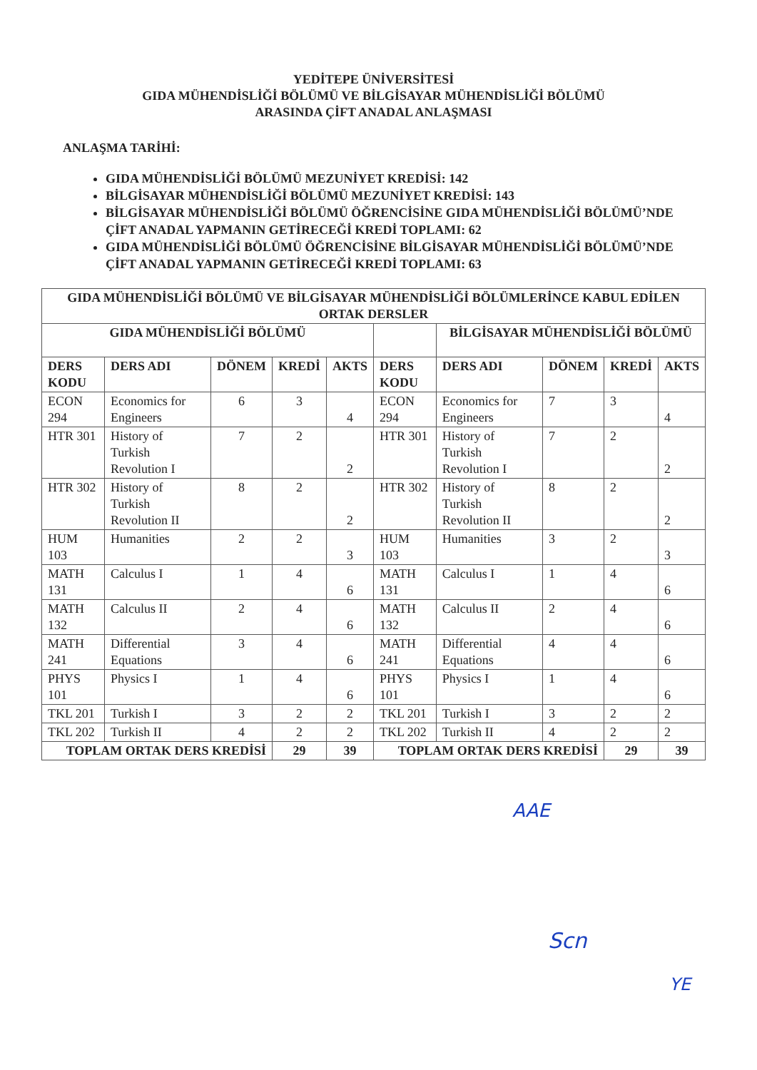YEDİTEPE ÜNİVERSİTESİ
GIDA MÜHENDİSLİĞİ BÖLÜMÜ VE BİLGİSAYAR MÜHENDİSLİĞİ BÖLÜMÜ
ARASINDA ÇİFT ANADAL ANLAŞMASI
ANLAŞMA TARİHİ:
GIDA MÜHENDİSLİĞİ BÖLÜMÜ MEZUNİYET KREDİSİ: 142
BİLGİSAYAR MÜHENDİSLİĞİ BÖLÜMÜ MEZUNİYET KREDİSİ: 143
BİLGİSAYAR MÜHENDİSLİĞİ BÖLÜMÜ ÖĞRENCİSİNE GIDA MÜHENDİSLİĞİ BÖLÜMÜ’NDE ÇİFT ANADAL YAPMANIN GETİRECEĞİ KREDİ TOPLAMI: 62
GIDA MÜHENDİSLİĞİ BÖLÜMÜ ÖĞRENCİSİNE BİLGİSAYAR MÜHENDİSLİĞİ BÖLÜMÜ’NDE ÇİFT ANADAL YAPMANIN GETİRECEĞİ KREDİ TOPLAMI: 63
| GIDA MÜHENDİSLİĞİ BÖLÜMÜ VE BİLGİSAYAR MÜHENDİSLİĞİ BÖLÜMLERİNCE KABUL EDİLEN ORTAK DERSLER | | | | | | | | | |
| --- | --- | --- | --- | --- | --- | --- | --- | --- | --- |
| GIDA MÜHENDİSLİĞİ BÖLÜMÜ | | | | | | BİLGİSAYAR MÜHENDİSLİĞİ BÖLÜMÜ | | | |
| DERS KODU | DERS ADI | DÖNEM | KREDİ | AKTS | DERS KODU | DERS ADI | DÖNEM | KREDİ | AKTS |
| ECON 294 | Economics for Engineers | 6 | 3 | 4 | ECON 294 | Economics for Engineers | 7 | 3 | 4 |
| HTR 301 | History of Turkish Revolution I | 7 | 2 | 2 | HTR 301 | History of Turkish Revolution I | 7 | 2 | 2 |
| HTR 302 | History of Turkish Revolution II | 8 | 2 | 2 | HTR 302 | History of Turkish Revolution II | 8 | 2 | 2 |
| HUM 103 | Humanities | 2 | 2 | 3 | HUM 103 | Humanities | 3 | 2 | 3 |
| MATH 131 | Calculus I | 1 | 4 | 6 | MATH 131 | Calculus I | 1 | 4 | 6 |
| MATH 132 | Calculus II | 2 | 4 | 6 | MATH 132 | Calculus II | 2 | 4 | 6 |
| MATH 241 | Differential Equations | 3 | 4 | 6 | MATH 241 | Differential Equations | 4 | 4 | 6 |
| PHYS 101 | Physics I | 1 | 4 | 6 | PHYS 101 | Physics I | 1 | 4 | 6 |
| TKL 201 | Turkish I | 3 | 2 | 2 | TKL 201 | Turkish I | 3 | 2 | 2 |
| TKL 202 | Turkish II | 4 | 2 | 2 | TKL 202 | Turkish II | 4 | 2 | 2 |
| TOPLAM ORTAK DERS KREDİSİ | | | 29 | 39 | TOPLAM ORTAK DERS KREDİSİ | | | 29 | 39 |
AAE
Scn
YE